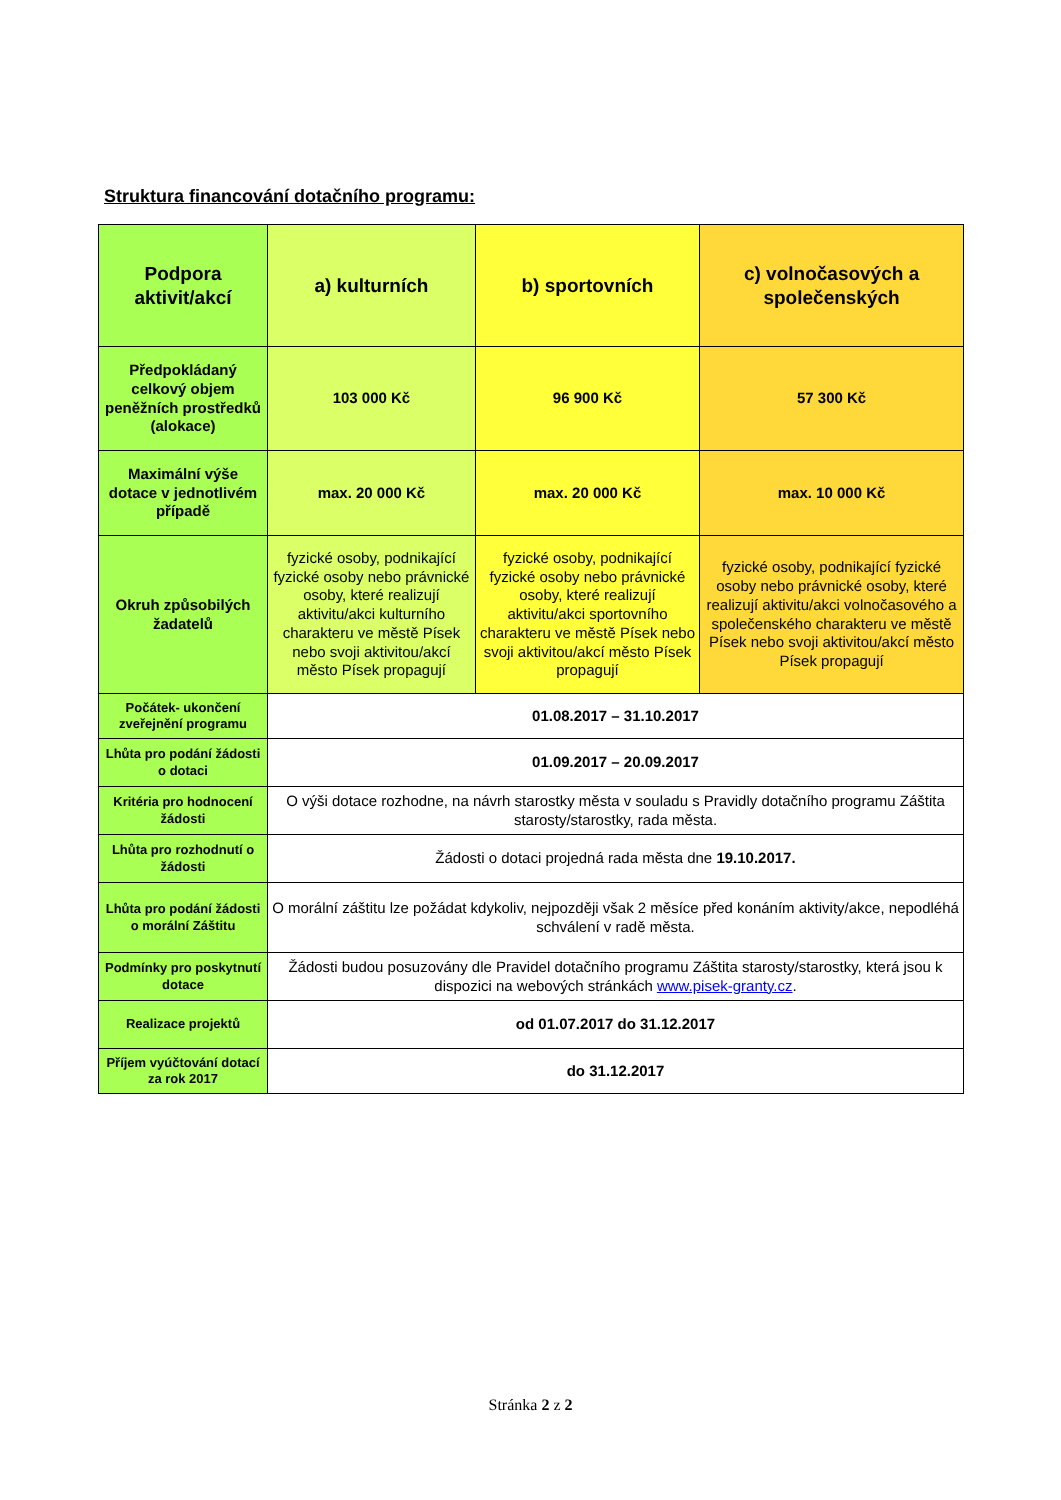Struktura financování dotačního programu:
| Podpora aktivit/akcí | a) kulturních | b) sportovních | c) volnočasových a společenských |
| --- | --- | --- | --- |
| Předpokládaný celkový objem peněžních prostředků (alokace) | 103 000 Kč | 96 900 Kč | 57 300 Kč |
| Maximální výše dotace v jednotlivém případě | max. 20 000 Kč | max. 20 000 Kč | max. 10 000 Kč |
| Okruh způsobilých žadatelů | fyzické osoby, podnikající fyzické osoby nebo právnické osoby, které realizují aktivitu/akci kulturního charakteru ve městě Písek nebo svoji aktivitou/akcí město Písek propagují | fyzické osoby, podnikající fyzické osoby nebo právnické osoby, které realizují aktivitu/akci sportovního charakteru ve městě Písek nebo svoji aktivitou/akcí město Písek propagují | fyzické osoby, podnikající fyzické osoby nebo právnické osoby, které realizují aktivitu/akci volnočasového a společenského charakteru ve městě Písek nebo svoji aktivitou/akcí město Písek propagují |
| Počátek- ukončení zveřejnění programu | 01.08.2017 – 31.10.2017 | | |
| Lhůta pro podání žádosti o dotaci | 01.09.2017 – 20.09.2017 | | |
| Kritéria pro hodnocení žádosti | O výši dotace rozhodne, na návrh starostky města v souladu s Pravidly dotačního programu Záštita starosty/starostky, rada města. | | |
| Lhůta pro rozhodnutí o žádosti | Žádosti o dotaci projedná rada města dne 19.10.2017. | | |
| Lhůta pro podání žádosti o morální Záštitu | O morální záštitu lze požádat kdykoliv, nejpozději však 2 měsíce před konáním aktivity/akce, nepodléhá schválení v radě města. | | |
| Podmínky pro poskytnutí dotace | Žádosti budou posuzovány dle Pravidel dotačního programu Záštita starosty/starostky, která jsou k dispozici na webových stránkách www.pisek-granty.cz . | | |
| Realizace projektů | od 01.07.2017 do 31.12.2017 | | |
| Příjem vyúčtování dotací za rok 2017 | do 31.12.2017 | | |
Stránka 2 z 2